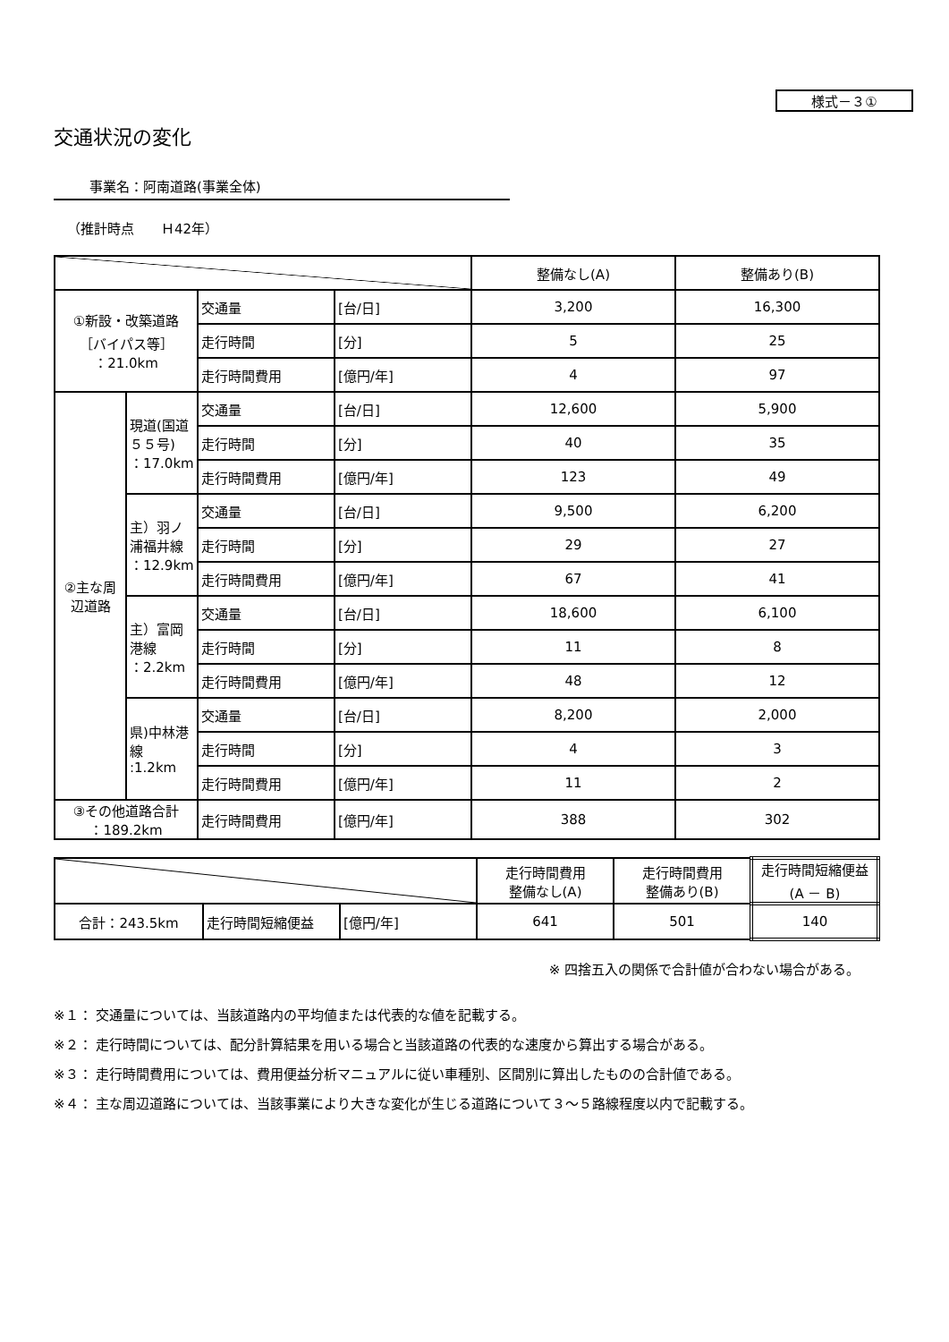様式－３①
交通状況の変化
事業名：阿南道路(事業全体)
（推計時点　　Ｈ42年）
| | | | | 整備なし(A) | 整備あり(B) |
| --- | --- | --- | --- | --- | --- |
| ①新設・改築道路 ［バイパス等］ ：21.0km | | 交通量 | [台/日] | 3,200 | 16,300 |
| | | 走行時間 | [分] | 5 | 25 |
| | | 走行時間費用 | [億円/年] | 4 | 97 |
| ②主な周辺道路 | 現道(国道５５号) ：17.0km | 交通量 | [台/日] | 12,600 | 5,900 |
| | | 走行時間 | [分] | 40 | 35 |
| | | 走行時間費用 | [億円/年] | 123 | 49 |
| | 主）羽ノ浦福井線 ：12.9km | 交通量 | [台/日] | 9,500 | 6,200 |
| | | 走行時間 | [分] | 29 | 27 |
| | | 走行時間費用 | [億円/年] | 67 | 41 |
| | 主）富岡港線 ：2.2km | 交通量 | [台/日] | 18,600 | 6,100 |
| | | 走行時間 | [分] | 11 | 8 |
| | | 走行時間費用 | [億円/年] | 48 | 12 |
| | 県)中林港線 :1.2km | 交通量 | [台/日] | 8,200 | 2,000 |
| | | 走行時間 | [分] | 4 | 3 |
| | | 走行時間費用 | [億円/年] | 11 | 2 |
| ③その他道路合計 ：189.2km | | 走行時間費用 | [億円/年] | 388 | 302 |
| | | | 走行時間費用 整備なし(A) | 走行時間費用 整備あり(B) | 走行時間短縮便益 (A － B) |
| --- | --- | --- | --- | --- | --- |
| 合計：243.5km | 走行時間短縮便益 | [億円/年] | 641 | 501 | 140 |
※ 四捨五入の関係で合計値が合わない場合がある。
※１： 交通量については、当該道路内の平均値または代表的な値を記載する。
※２： 走行時間については、配分計算結果を用いる場合と当該道路の代表的な速度から算出する場合がある。
※３： 走行時間費用については、費用便益分析マニュアルに従い車種別、区間別に算出したものの合計値である。
※４： 主な周辺道路については、当該事業により大きな変化が生じる道路について３～５路線程度以内で記載する。